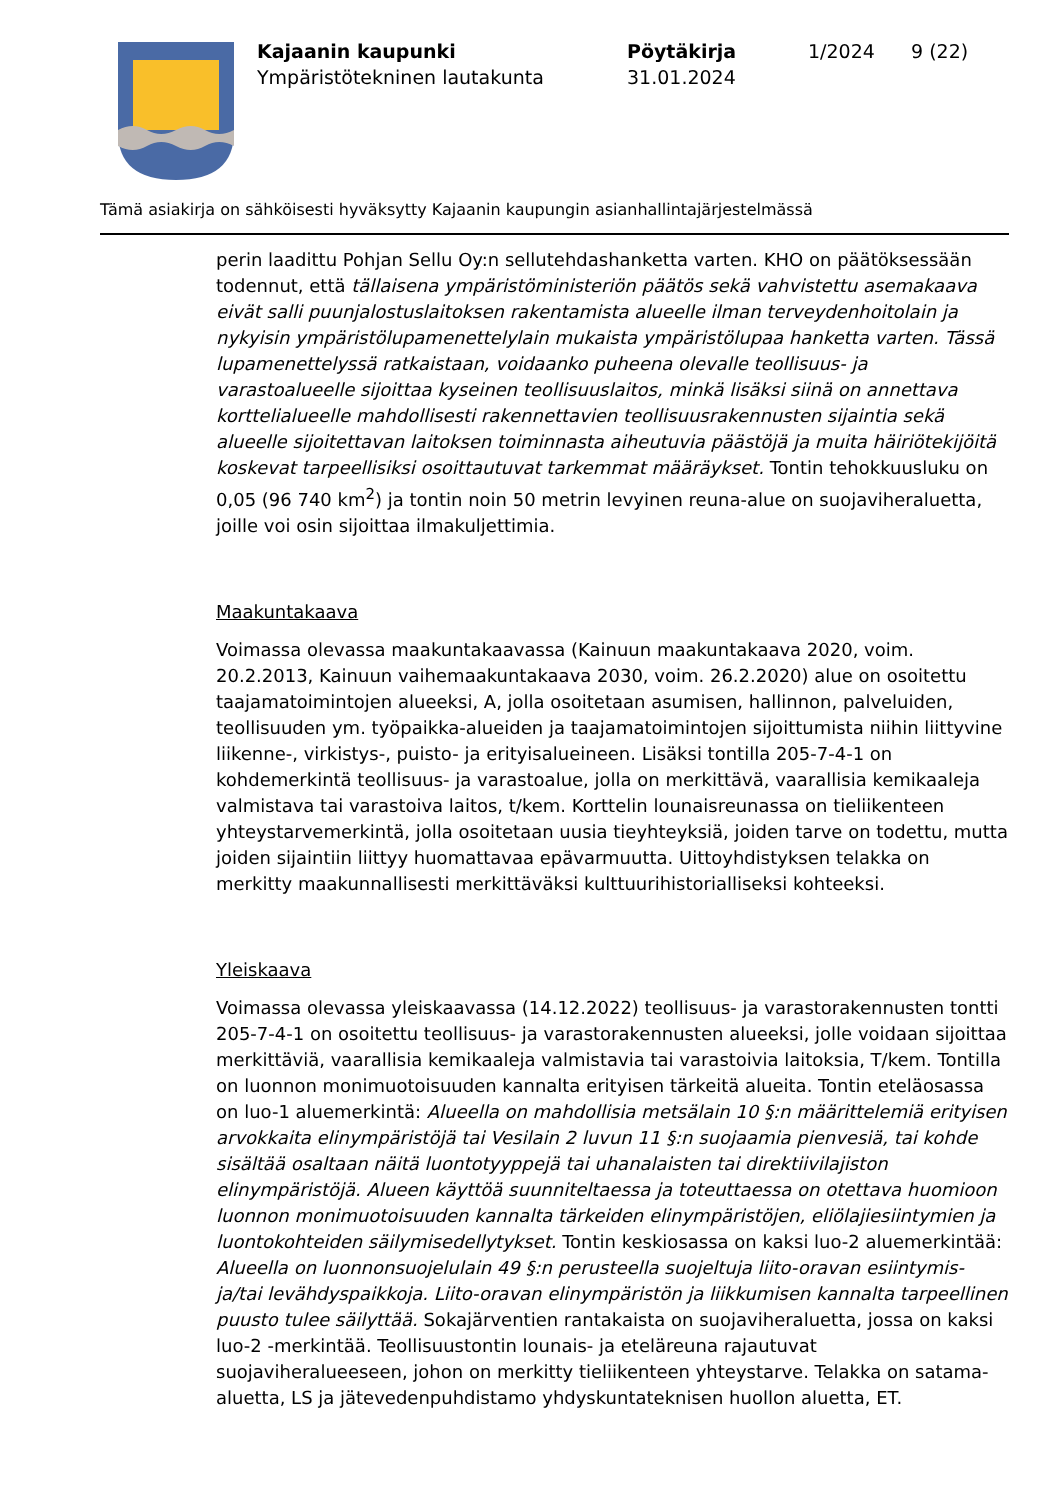Kajaanin kaupunki
Ympäristötekninen lautakunta
Pöytäkirja
31.01.2024
1/2024 9 (22)
Tämä asiakirja on sähköisesti hyväksytty Kajaanin kaupungin asianhallintajärjestelmässä
perin laadittu Pohjan Sellu Oy:n sellutehdashanketta varten. KHO on päätöksessään todennut, että tällaisena ympäristöministeriön päätös sekä vahvistettu asemakaava eivät salli puunjalostuslaitoksen rakentamista alueelle ilman terveydenhoitolain ja nykyisin ympäristölupamenettelylain mukaista ympäristölupaa hanketta varten. Tässä lupamenettelyssä ratkaistaan, voidaanko puheena olevalle teollisuus- ja varastoalueelle sijoittaa kyseinen teollisuuslaitos, minkä lisäksi siinä on annettava korttelialueelle mahdollisesti rakennettavien teollisuusrakennusten sijaintia sekä alueelle sijoitettavan laitoksen toiminnasta aiheutuvia päästöjä ja muita häiriötekijöitä koskevat tarpeellisiksi osoittautuvat tarkemmat määräykset. Tontin tehokkuusluku on 0,05 (96 740 km<sup>2</sup>) ja tontin noin 50 metrin levyinen reuna-alue on suojaviheraluetta, joille voi osin sijoittaa ilmakuljettimia.
Maakuntakaava
Voimassa olevassa maakuntakaavassa (Kainuun maakuntakaava 2020, voim. 20.2.2013, Kainuun vaihemaakuntakaava 2030, voim. 26.2.2020) alue on osoitettu taajamatoimintojen alueeksi, A, jolla osoitetaan asumisen, hallinnon, palveluiden, teollisuuden ym. työpaikka-alueiden ja taajamatoimintojen sijoittumista niihin liittyvine liikenne-, virkistys-, puisto- ja erityisalueineen. Lisäksi tontilla 205-7-4-1 on kohdemerkintä teollisuus- ja varastoalue, jolla on merkittävä, vaarallisia kemikaaleja valmistava tai varastoiva laitos, t/kem. Korttelin lounaisreunassa on tieliikenteen yhteystarvemerkintä, jolla osoitetaan uusia tieyhteyksiä, joiden tarve on todettu, mutta joiden sijaintiin liittyy huomattavaa epävarmuutta. Uittoyhdistyksen telakka on merkitty maakunnallisesti merkittäväksi kulttuurihistorialliseksi kohteeksi.
Yleiskaava
Voimassa olevassa yleiskaavassa (14.12.2022) teollisuus- ja varastorakennusten tontti 205-7-4-1 on osoitettu teollisuus- ja varastorakennusten alueeksi, jolle voidaan sijoittaa merkittäviä, vaarallisia kemikaaleja valmistavia tai varastoivia laitoksia, T/kem. Tontilla on luonnon monimuotoisuuden kannalta erityisen tärkeitä alueita. Tontin eteläosassa on luo-1 aluemerkintä: Alueella on mahdollisia metsälain 10 §:n määrittelemiä erityisen arvokkaita elinympäristöjä tai Vesilain 2 luvun 11 §:n suojaamia pienvesiä, tai kohde sisältää osaltaan näitä luontotyyppejä tai uhanalaisten tai direktiivilajiston elinympäristöjä. Alueen käyttöä suunniteltaessa ja toteuttaessa on otettava huomioon luonnon monimuotoisuuden kannalta tärkeiden elinympäristöjen, eliölajiesiintymien ja luontokohteiden säilymisedellytykset. Tontin keskiosassa on kaksi luo-2 aluemerkintää: Alueella on luonnonsuojelulain 49 §:n perusteella suojeltuja liito-oravan esiintymis- ja/tai levähdyspaikkoja. Liito-oravan elinympäristön ja liikkumisen kannalta tarpeellinen puusto tulee säilyttää. Sokajärventien rantakaista on suojaviheraluetta, jossa on kaksi luo-2 -merkintää. Teollisuustontin lounais- ja eteläreuna rajautuvat suojaviheralueeseen, johon on merkitty tieliikenteen yhteystarve. Telakka on satama-aluetta, LS ja jätevedenpuhdistamo yhdyskuntateknisen huollon aluetta, ET.